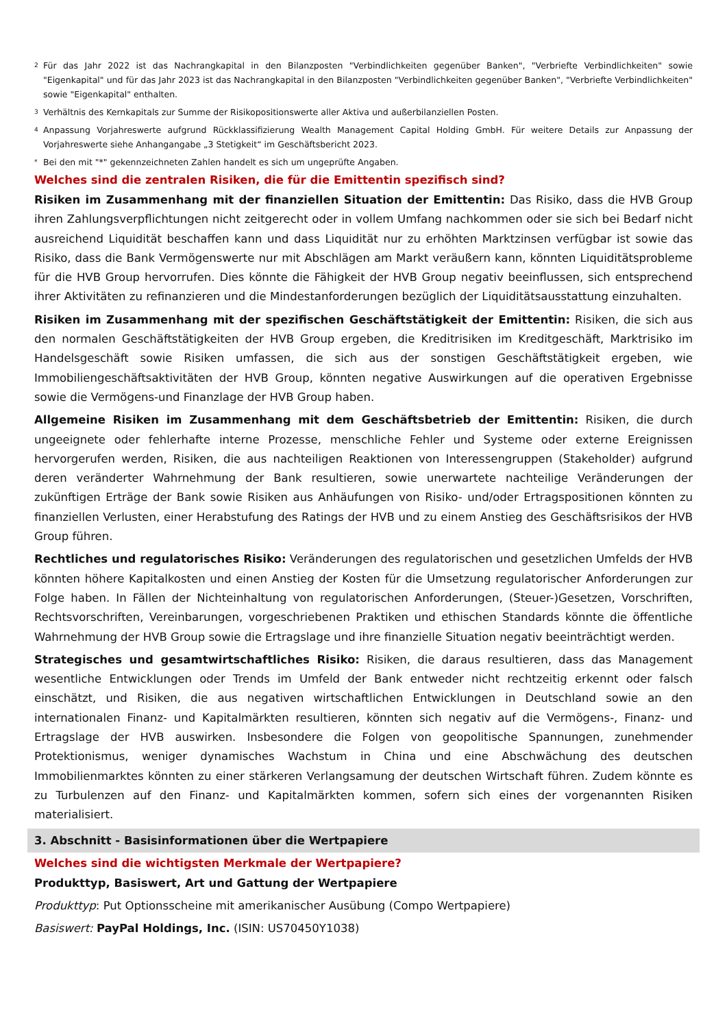2 Für das Jahr 2022 ist das Nachrangkapital in den Bilanzposten "Verbindlichkeiten gegenüber Banken", "Verbriefte Verbindlichkeiten" sowie "Eigenkapital" und für das Jahr 2023 ist das Nachrangkapital in den Bilanzposten "Verbindlichkeiten gegenüber Banken", "Verbriefte Verbindlichkeiten" sowie "Eigenkapital" enthalten.
3 Verhältnis des Kernkapitals zur Summe der Risikopositionswerte aller Aktiva und außerbilanziellen Posten.
4 Anpassung Vorjahreswerte aufgrund Rückklassifizierung Wealth Management Capital Holding GmbH. Für weitere Details zur Anpassung der Vorjahreswerte siehe Anhangangabe „3 Stetigkeit“ im Geschäftsbericht 2023.
* Bei den mit "*" gekennzeichneten Zahlen handelt es sich um ungeprüfte Angaben.
Welches sind die zentralen Risiken, die für die Emittentin spezifisch sind?
Risiken im Zusammenhang mit der finanziellen Situation der Emittentin: Das Risiko, dass die HVB Group ihren Zahlungsverpflichtungen nicht zeitgerecht oder in vollem Umfang nachkommen oder sie sich bei Bedarf nicht ausreichend Liquidität beschaffen kann und dass Liquidität nur zu erhöhten Marktzinsen verfügbar ist sowie das Risiko, dass die Bank Vermögenswerte nur mit Abschlägen am Markt veräußern kann, könnten Liquiditätsprobleme für die HVB Group hervorrufen. Dies könnte die Fähigkeit der HVB Group negativ beeinflussen, sich entsprechend ihrer Aktivitäten zu refinanzieren und die Mindestanforderungen bezüglich der Liquiditätsausstattung einzuhalten.
Risiken im Zusammenhang mit der spezifischen Geschäftstätigkeit der Emittentin: Risiken, die sich aus den normalen Geschäftstätigkeiten der HVB Group ergeben, die Kreditrisiken im Kreditgeschäft, Marktrisiko im Handelsgeschäft sowie Risiken umfassen, die sich aus der sonstigen Geschäftstätigkeit ergeben, wie Immobiliengeschäftsaktivitäten der HVB Group, könnten negative Auswirkungen auf die operativen Ergebnisse sowie die Vermögens-und Finanzlage der HVB Group haben.
Allgemeine Risiken im Zusammenhang mit dem Geschäftsbetrieb der Emittentin: Risiken, die durch ungeeignete oder fehlerhafte interne Prozesse, menschliche Fehler und Systeme oder externe Ereignissen hervorgerufen werden, Risiken, die aus nachteiligen Reaktionen von Interessengruppen (Stakeholder) aufgrund deren veränderter Wahrnehmung der Bank resultieren, sowie unerwartete nachteilige Veränderungen der zukünftigen Erträge der Bank sowie Risiken aus Anhäufungen von Risiko- und/oder Ertragspositionen könnten zu finanziellen Verlusten, einer Herabstufung des Ratings der HVB und zu einem Anstieg des Geschäftsrisikos der HVB Group führen.
Rechtliches und regulatorisches Risiko: Veränderungen des regulatorischen und gesetzlichen Umfelds der HVB könnten höhere Kapitalkosten und einen Anstieg der Kosten für die Umsetzung regulatorischer Anforderungen zur Folge haben. In Fällen der Nichteinhaltung von regulatorischen Anforderungen, (Steuer-)Gesetzen, Vorschriften, Rechtsvorschriften, Vereinbarungen, vorgeschriebenen Praktiken und ethischen Standards könnte die öffentliche Wahrnehmung der HVB Group sowie die Ertragslage und ihre finanzielle Situation negativ beeinträchtigt werden.
Strategisches und gesamtwirtschaftliches Risiko: Risiken, die daraus resultieren, dass das Management wesentliche Entwicklungen oder Trends im Umfeld der Bank entweder nicht rechtzeitig erkennt oder falsch einschätzt, und Risiken, die aus negativen wirtschaftlichen Entwicklungen in Deutschland sowie an den internationalen Finanz- und Kapitalmärkten resultieren, könnten sich negativ auf die Vermögens-, Finanz- und Ertragslage der HVB auswirken. Insbesondere die Folgen von geopolitische Spannungen, zunehmender Protektionismus, weniger dynamisches Wachstum in China und eine Abschwächung des deutschen Immobilienmarktes könnten zu einer stärkeren Verlangsamung der deutschen Wirtschaft führen. Zudem könnte es zu Turbulenzen auf den Finanz- und Kapitalmärkten kommen, sofern sich eines der vorgenannten Risiken materialisiert.
3. Abschnitt - Basisinformationen über die Wertpapiere
Welches sind die wichtigsten Merkmale der Wertpapiere?
Produkttyp, Basiswert, Art und Gattung der Wertpapiere
Produkttyp: Put Optionsscheine mit amerikanischer Ausübung (Compo Wertpapiere)
Basiswert: PayPal Holdings, Inc. (ISIN: US70450Y1038)